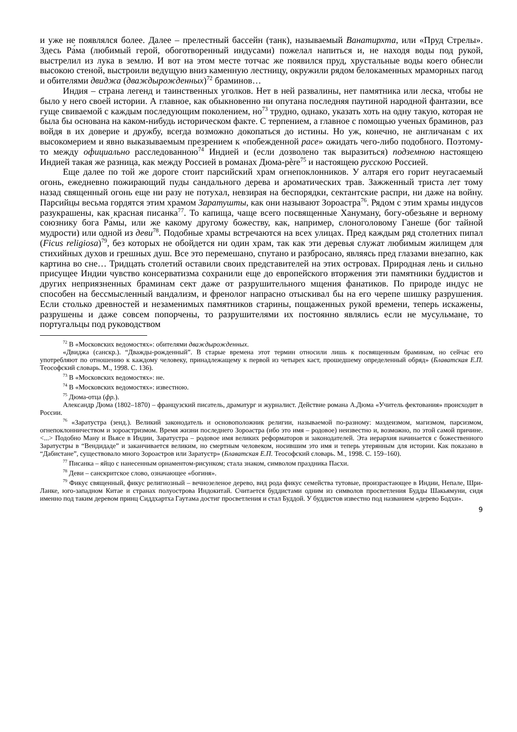и уже не появлялся более. Далее – прелестный бассейн (танк), называемый Ванатирхта, или «Пруд Стрелы». Здесь Ра́ма (любимый герой, обоготворенный индусами) пожелал напиться и, не находя воды под рукой, выстрелил из лука в землю. И вот на этом месте тотчас же появился пруд, хрустальные воды коего обнесли высокою стеной, выстроили ведущую вниз каменную лестницу, окружили рядом белокаменных мраморных пагод и обителями двиджа (дваждырожденных)<sup>72</sup> браминов…
Индия – страна легенд и таинственных уголков. Нет в ней развалины, нет памятника или леска, чтобы не было у него своей истории. А главное, как обыкновенно ни опутана последняя паутиной народной фантазии, все гуще свиваемой с каждым последующим поколением, но<sup>73</sup> трудно, однако, указать хоть на одну такую, которая не была бы основана на каком-нибудь историческом факте. С терпением, а главное с помощью ученых браминов, раз войдя в их доверие и дружбу, всегда возможно докопаться до истины. Но уж, конечно, не англичанам с их высокомерием и явно выказываемым презрением к «побежденной расе» ожидать чего-либо подобного. Поэтому-то между официально расследованною<sup>74</sup> Индией и (если дозволено так выразиться) подземною настоящею Индией такая же разница, как между Россией в романах Дюма-père<sup>75</sup> и настоящею русскою Россией.
Еще далее по той же дороге стоит парсийский храм огнепоклонников. У алтаря его горит неугасаемый огонь, ежедневно пожирающий пуды сандального дерева и ароматических трав. Зажженный триста лет тому назад священный огонь еще ни разу не потухал, невзирая на беспорядки, сектантские распри, ни даже на войну. Парсийцы весьма гордятся этим храмом Заратушты, как они называют Зороастра<sup>76</sup>. Рядом с этим храмы индусов разукрашены, как красная писанка<sup>77</sup>. То капища, чаще всего посвященные Хануману, богу-обезьяне и верному союзнику бога Ра́мы, или же какому другому божеству, как, например, слоноголовому Ганеше (бог тайной мудрости) или одной из деви<sup>78</sup>. Подобные храмы встречаются на всех улицах. Пред каждым ряд столетних пипал (Ficus religiosa)<sup>79</sup>, без которых не обойдется ни один храм, так как эти деревья служат любимым жилищем для стихийных духов и грешных душ. Все это перемешано, спутано и разбросано, являясь пред глазами внезапно, как картина во сне… Тридцать столетий оставили своих представителей на этих островах. Природная лень и сильно присущее Индии чувство консерватизма сохранили еще до европейского вторжения эти памятники буддистов и других неприязненных браминам сект даже от разрушительного мщения фанатиков. По природе индус не способен на бессмысленный вандализм, и френолог напрасно отыскивал бы на его черепе шишку разрушения. Если столько древностей и незаменимых памятников старины, пощаженных рукой времени, теперь искажены, разрушены и даже совсем попорчены, то разрушителями их постоянно являлись если не мусульмане, то португальцы под руководством
<sup>72</sup> В «Московских ведомостях»: обителями дваждырожденных.
«Двиджа (санскр.). “Дважды-рожденный”. В старые времена этот термин относили лишь к посвященным браминам, но сейчас его употребляют по отношению к каждому человеку, принадлежащему к первой из четырех каст, прошедшему определенный обряд» (Блаватская Е.П. Теософский словарь. М., 1998. С. 136).
<sup>73</sup> В «Московских ведомостях»: не.
<sup>74</sup> В «Московских ведомостях»: известною.
<sup>75</sup> Дюма-отца (фр.).
Александр Дюма (1802–1870) – французский писатель, драматург и журналист. Действие романа А.Дюма «Учитель фектования» происходит в России.
<sup>76</sup> «Заратустра (зенд.). Великий законодатель и основоположник религии, называемой по-разному: маздеизмом, магизмом, парсизмом, огнепоклонничеством и зороастризмом. Время жизни последнего Зороастра (ибо это имя – родовое) неизвестно и, возможно, по этой самой причине. <...> Подобно Ману и Вьясе в Индии, Заратустра – родовое имя великих реформаторов и законодателей. Эта иерархия начинается с божественного Заратустры в “Вендидаде” и заканчивается великим, но смертным человеком, носившим это имя и теперь утерянным для истории. Как показано в “Дабистане”, существовало много Зороастров или Заратустр» (Блаватская Е.П. Теософский словарь. М., 1998. С. 159–160).
<sup>77</sup> Писанка – яйцо с нанесенным орнаментом-рисунком; стала знаком, символом праздника Пасхи.
<sup>78</sup> Деви – санскритское слово, означающее «богиня».
<sup>79</sup> Фикус священный, фикус религиозный – вечнозеленое дерево, вид рода фикус семейства тутовые, произрастающее в Индии, Непале, Шри-Ланке, юго-западном Китае и странах полуострова Индокитай. Считается буддистами одним из символов просветления Будды Шакьямуни, сидя именно под таким деревом принц Сиддхартха Гаутама достиг просветления и стал Буддой. У буддистов известно под названием «дерево Бодхи».
9